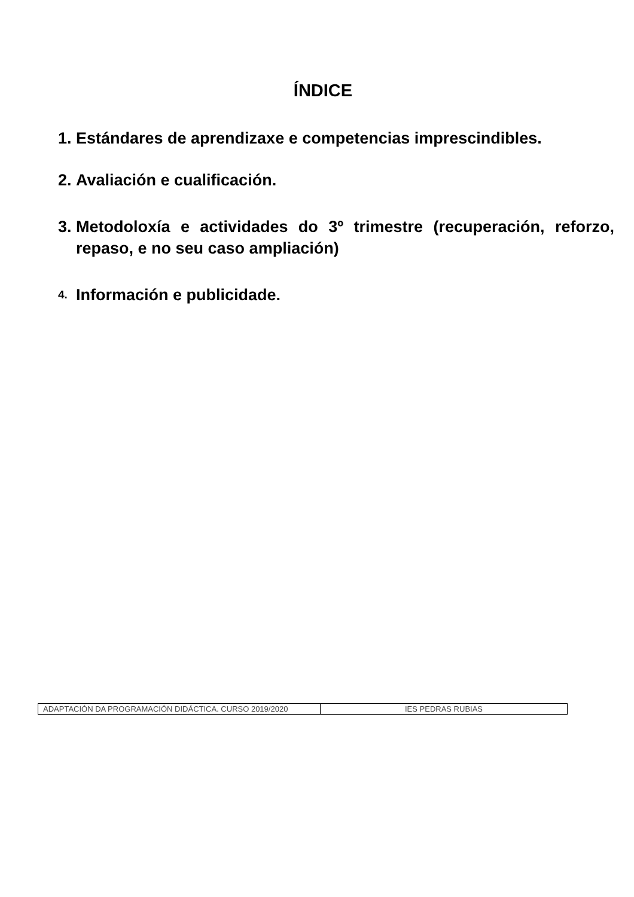ÍNDICE
1. Estándares de aprendizaxe e competencias imprescindibles.
2. Avaliación e cualificación.
3. Metodoloxía e actividades do 3º trimestre (recuperación, reforzo, repaso, e no seu caso ampliación)
4. Información e publicidade.
| ADAPTACIÓN DA PROGRAMACIÓN DIDÁCTICA. CURSO 2019/2020 | IES PEDRAS RUBIAS |